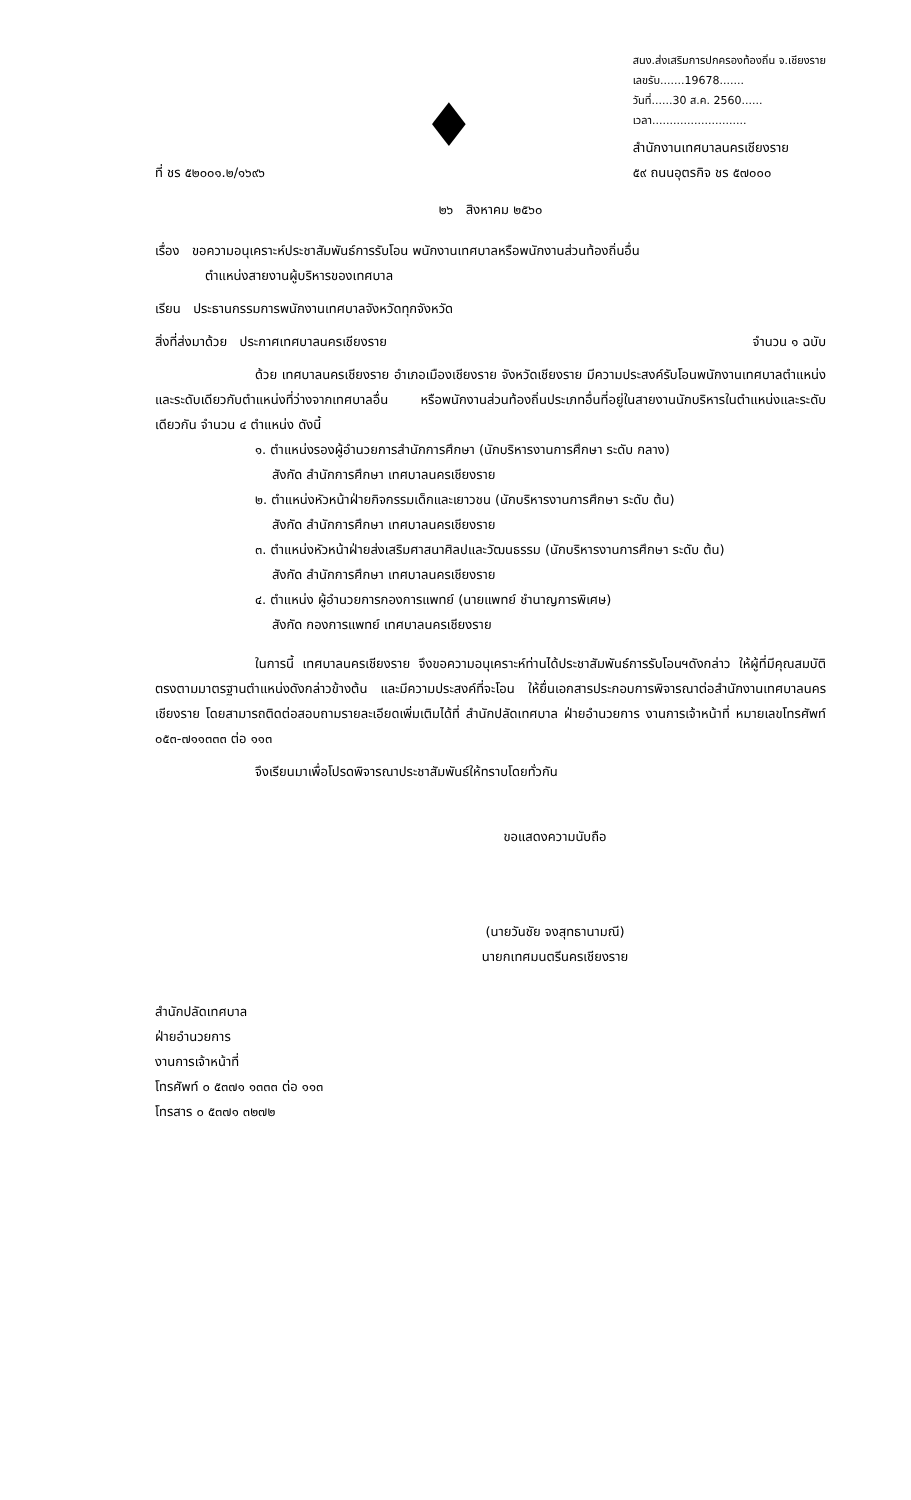ที่ ชร ๕๒๐๐๑.๒/๑๖๙๖
♦
สนง.ส่งเสริมการปกครองท้องถิ่น จ.เชียงราย
เลขรับ.......19678.......
วันที่......30 ส.ค. 2560......
เวลา...........................
สำนักงานเทศบาลนครเชียงราย
๕๙ ถนนอุตรกิจ ชร ๕๗๐๐๐
๒๖ สิงหาคม ๒๕๖๐
เรื่อง ขอความอนุเคราะห์ประชาสัมพันธ์การรับโอน พนักงานเทศบาลหรือพนักงานส่วนท้องถิ่นอื่น
ตำแหน่งสายงานผู้บริหารของเทศบาล
เรียน ประธานกรรมการพนักงานเทศบาลจังหวัดทุกจังหวัด
สิ่งที่ส่งมาด้วย ประกาศเทศบาลนครเชียงราย จำนวน ๑ ฉบับ
ด้วย เทศบาลนครเชียงราย อำเภอเมืองเชียงราย จังหวัดเชียงราย มีความประสงค์รับโอนพนักงานเทศบาลตำแหน่งและระดับเดียวกับตำแหน่งที่ว่างจากเทศบาลอื่น หรือพนักงานส่วนท้องถิ่นประเภทอื่นที่อยู่ในสายงานนักบริหารในตำแหน่งและระดับเดียวกัน จำนวน ๔ ตำแหน่ง ดังนี้
๑. ตำแหน่งรองผู้อำนวยการสำนักการศึกษา (นักบริหารงานการศึกษา ระดับ กลาง)
สังกัด สำนักการศึกษา เทศบาลนครเชียงราย
๒. ตำแหน่งหัวหน้าฝ่ายกิจกรรมเด็กและเยาวชน (นักบริหารงานการศึกษา ระดับ ต้น)
สังกัด สำนักการศึกษา เทศบาลนครเชียงราย
๓. ตำแหน่งหัวหน้าฝ่ายส่งเสริมศาสนาศิลปและวัฒนธรรม (นักบริหารงานการศึกษา ระดับ ต้น)
สังกัด สำนักการศึกษา เทศบาลนครเชียงราย
๔. ตำแหน่ง ผู้อำนวยการกองการแพทย์ (นายแพทย์ ชำนาญการพิเศษ)
สังกัด กองการแพทย์ เทศบาลนครเชียงราย
ในการนี้ เทศบาลนครเชียงราย จึงขอความอนุเคราะห์ท่านได้ประชาสัมพันธ์การรับโอนฯดังกล่าว ให้ผู้ที่มีคุณสมบัติตรงตามมาตรฐานตำแหน่งดังกล่าวข้างต้น และมีความประสงค์ที่จะโอน ให้ยื่นเอกสารประกอบการพิจารณาต่อสำนักงานเทศบาลนครเชียงราย โดยสามารถติดต่อสอบถามรายละเอียดเพิ่มเติมได้ที่ สำนักปลัดเทศบาล ฝ่ายอำนวยการ งานการเจ้าหน้าที่ หมายเลขโทรศัพท์ ๐๕๓-๗๑๑๓๓๓ ต่อ ๑๑๓
จึงเรียนมาเพื่อโปรดพิจารณาประชาสัมพันธ์ให้ทราบโดยทั่วกัน
ขอแสดงความนับถือ
(นายวันชัย จงสุทธานามณี)
นายกเทศมนตรีนครเชียงราย
สำนักปลัดเทศบาล
ฝ่ายอำนวยการ
งานการเจ้าหน้าที่
โทรศัพท์ ๐ ๕๓๗๑ ๑๓๓๓ ต่อ ๑๑๓
โทรสาร ๐ ๕๓๗๑ ๓๒๗๒